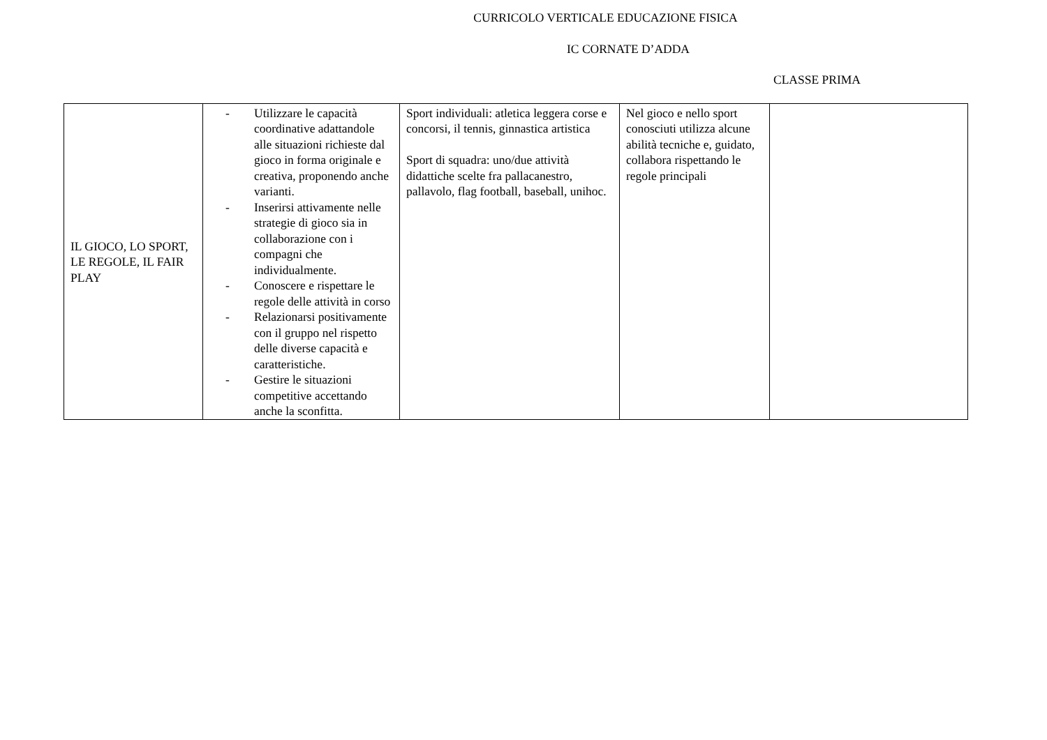CURRICOLO VERTICALE EDUCAZIONE FISICA
IC CORNATE D’ADDA
CLASSE PRIMA
| IL GIOCO, LO SPORT, LE REGOLE, IL FAIR PLAY | - Utilizzare le capacità coordinative adattandole alle situazioni richieste dal gioco in forma originale e creativa, proponendo anche varianti. - Inserirsi attivamente nelle strategie di gioco sia in collaborazione con i compagni che individualmente. - Conoscere e rispettare le regole delle attività in corso - Relazionarsi positivamente con il gruppo nel rispetto delle diverse capacità e caratteristiche. - Gestire le situazioni competitive accettando anche la sconfitta. | Sport individuali: atletica leggera corse e concorsi, il tennis, ginnastica artistica Sport di squadra: uno/due attività didattiche scelte fra pallacanestro, pallavolo, flag football, baseball, unihoc. | Nel gioco e nello sport conosciuti utilizza alcune abilità tecniche e, guidato, collabora rispettando le regole principali | |